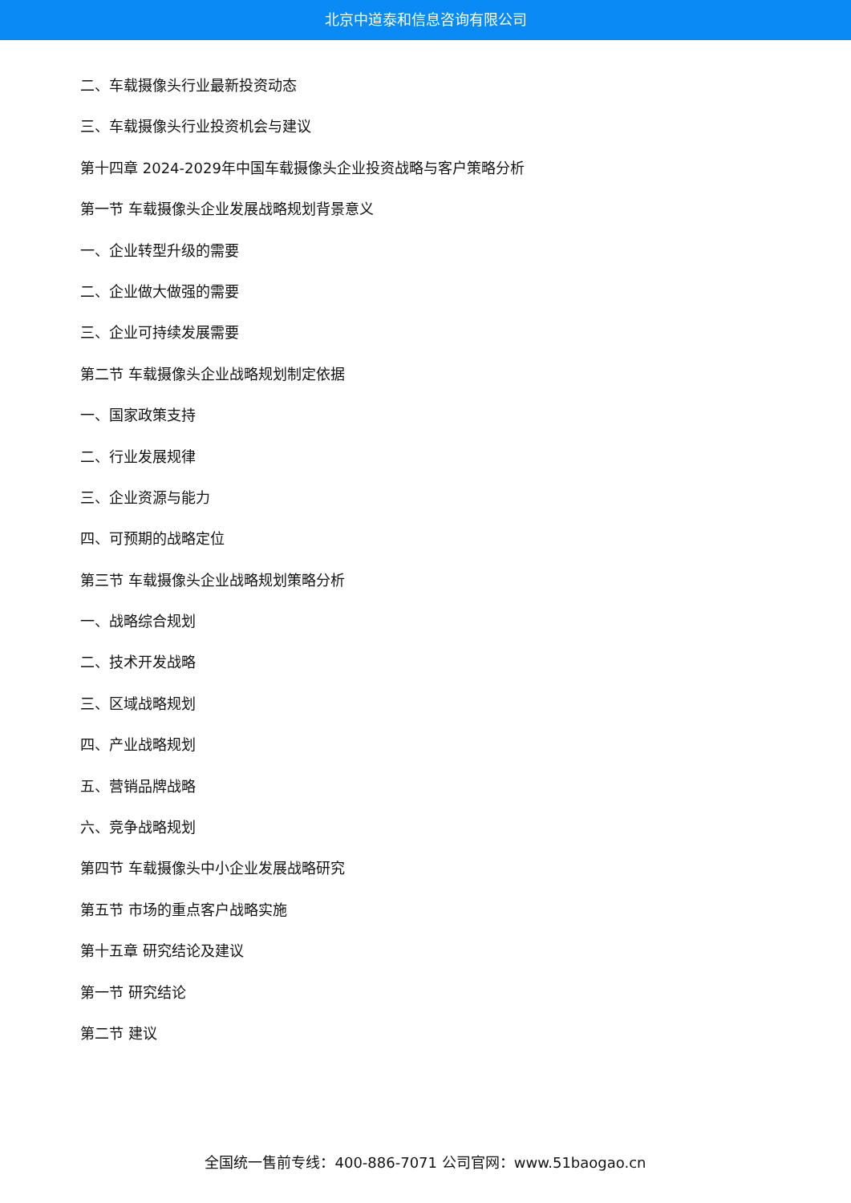北京中道泰和信息咨询有限公司
二、车载摄像头行业最新投资动态
三、车载摄像头行业投资机会与建议
第十四章 2024-2029年中国车载摄像头企业投资战略与客户策略分析
第一节 车载摄像头企业发展战略规划背景意义
一、企业转型升级的需要
二、企业做大做强的需要
三、企业可持续发展需要
第二节 车载摄像头企业战略规划制定依据
一、国家政策支持
二、行业发展规律
三、企业资源与能力
四、可预期的战略定位
第三节 车载摄像头企业战略规划策略分析
一、战略综合规划
二、技术开发战略
三、区域战略规划
四、产业战略规划
五、营销品牌战略
六、竞争战略规划
第四节 车载摄像头中小企业发展战略研究
第五节 市场的重点客户战略实施
第十五章 研究结论及建议
第一节 研究结论
第二节 建议
全国统一售前专线：400-886-7071 公司官网：www.51baogao.cn